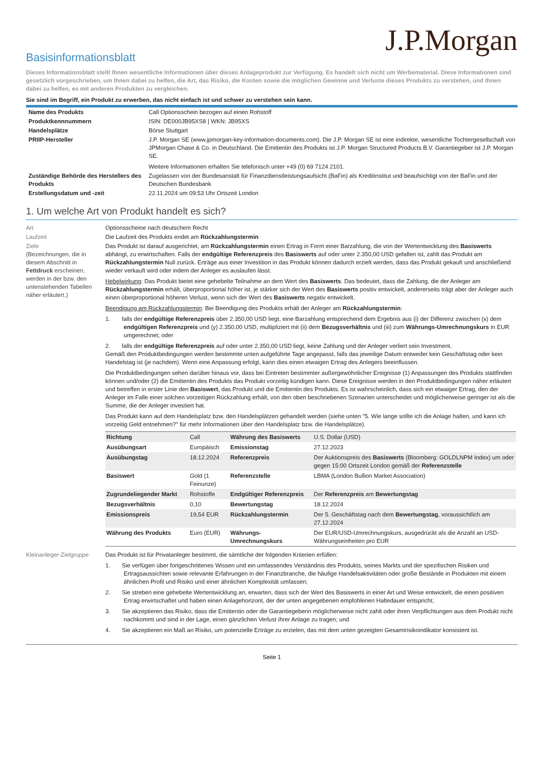J.P.Morgan
Basisinformationsblatt
Dieses Informationsblatt stellt Ihnen wesentliche Informationen über dieses Anlageprodukt zur Verfügung. Es handelt sich nicht um Werbematerial. Diese Informationen sind gesetzlich vorgeschrieben, um Ihnen dabei zu helfen, die Art, das Risiko, die Kosten sowie die möglichen Gewinne und Verluste dieses Produkts zu verstehen, und Ihnen dabei zu helfen, es mit anderen Produkten zu vergleichen.
Sie sind im Begriff, ein Produkt zu erwerben, das nicht einfach ist und schwer zu verstehen sein kann.
| Name des Produkts | Call Optionsschein bezogen auf einen Rohstoff |
| Produktkennnummern | ISIN: DE000JB95XS8 / WKN: JB95XS |
| Handelsplätze | Börse Stuttgart |
| PRIIP-Hersteller | J.P. Morgan SE (www.jpmorgan-key-information-documents.com). Die J.P. Morgan SE ist eine indirekte, wesentliche Tochtergesellschaft von JPMorgan Chase & Co. in Deutschland. Die Emittentin des Produkts ist J.P. Morgan Structured Products B.V. Garantiegeber ist J.P. Morgan SE. Weitere Informationen erhalten Sie telefonisch unter +49 (0) 69 7124 2101. |
| Zuständige Behörde des Herstellers des Produkts | Zugelassen von der Bundesanstalt für Finanzdienstleistungsaufsicht (BaFin) als Kreditinstitut und beaufsichtigt von der BaFin und der Deutschen Bundesbank |
| Erstellungsdatum und -zeit | 22.11.2024 um 09:53 Uhr Ortszeit London |
1. Um welche Art von Produkt handelt es sich?
| Art | Optionsscheine nach deutschem Recht |
| Laufzeit | Die Laufzeit des Produkts endet am Rückzahlungstermin |
| Ziele (Bezeichnungen, die in diesem Abschnitt in Fettdruck erscheinen, werden in der bzw. den untenstehenden Tabellen näher erläutert.) | Das Produkt ist darauf ausgerichtet, am Rückzahlungstermin einen Ertrag in Form einer Barzahlung, die von der Wertentwicklung des Basiswerts abhängt, zu erwirtschaften. Falls der endgültige Referenzpreis des Basiswerts auf oder unter 2.350,00 USD gefallen ist, zahlt das Produkt am Rückzahlungstermin Null zurück. Erträge aus einer Investition in das Produkt können dadurch erzielt werden, dass das Produkt gekauft und anschließend wieder verkauft wird oder indem der Anleger es auslaufen lässt. Hebelwirkung : Das Produkt bietet eine gehebelte Teilnahme an dem Wert des Basiswerts . Das bedeutet, dass die Zahlung, die der Anleger am Rückzahlungstermin erhält, überproportional höher ist, je stärker sich der Wert des Basiswerts positiv entwickelt, andererseits trägt aber der Anleger auch einen überproportional höheren Verlust, wenn sich der Wert des Basiswerts negativ entwickelt. Beendigung am Rückzahlungstermin : Bei Beendigung des Produkts erhält der Anleger am Rückzahlungstermin : 1. falls der endgültige Referenzpreis über 2.350,00 USD liegt, eine Barzahlung entsprechend dem Ergebnis aus (i) der Differenz zwischen (x) dem endgültigen Referenzpreis und (y) 2.350,00 USD, multipliziert mit (ii) dem Bezugsverhältnis und (iii) zum Währungs-Umrechnungskurs in EUR umgerechnet; oder 2. falls der endgültige Referenzpreis auf oder unter 2.350,00 USD liegt, keine Zahlung und der Anleger verliert sein Investment. Gemäß den Produktbedingungen werden bestimmte unten aufgeführte Tage angepasst, falls das jeweilige Datum entweder kein Geschäftstag oder kein Handelstag ist (je nachdem). Wenn eine Anpassung erfolgt, kann dies einen etwaigen Ertrag des Anlegers beeinflussen. Die Produktbedingungen sehen darüber hinaus vor, dass bei Eintreten bestimmter außergewöhnlicher Ereignisse (1) Anpassungen des Produkts stattfinden können und/oder (2) die Emittentin des Produkts das Produkt vorzeitig kündigen kann. Diese Ereignisse werden in den Produktbedingungen näher erläutert und betreffen in erster Linie den Basiswert , das Produkt und die Emittentin des Produkts. Es ist wahrscheinlich, dass sich ein etwaiger Ertrag, den der Anleger im Falle einer solchen vorzeitigen Rückzahlung erhält, von den oben beschriebenen Szenarien unterscheidet und möglicherweise geringer ist als die Summe, die der Anleger investiert hat. Das Produkt kann auf dem Handelsplatz bzw. den Handelsplätzen gehandelt werden (siehe unten "5. Wie lange sollte ich die Anlage halten, und kann ich vorzeitig Geld entnehmen?" für mehr Informationen über den Handelsplatz bzw. die Handelsplätze). / Richtung / Call / Währung des Basiswerts / U.S. Dollar (USD) / / Ausübungsart / Europäisch / Emissionstag / 27.12.2023 / / Ausübungstag / 18.12.2024 / Referenzpreis / Der Auktionspreis des Basiswerts (Bloomberg: GOLDLNPM Index) um oder gegen 15:00 Ortszeit London gemäß der Referenzstelle / / Basiswert / Gold (1 Feinunze) / Referenzstelle / LBMA (London Bullion Market Association) / / Zugrundeliegender Markt / Rohstoffe / Endgültiger Referenzpreis / Der Referenzpreis am Bewertungstag / / Bezugsverhältnis / 0,10 / Bewertungstag / 18.12.2024 / / Emissionspreis / 19,54 EUR / Rückzahlungstermin / Der 5. Geschäftstag nach dem Bewertungstag , voraussichtlich am 27.12.2024 / / Währung des Produkts / Euro (EUR) / Währungs-Umrechnungskurs / Der EUR/USD-Umrechnungskurs, ausgedrückt als die Anzahl an USD-Währungseinheiten pro EUR / |
| Kleinanleger-Zielgruppe | Das Produkt ist für Privatanleger bestimmt, die sämtliche der folgenden Kriterien erfüllen: 1. Sie verfügen über fortgeschrittenes Wissen und ein umfassendes Verständnis des Produkts, seines Markts und der spezifischen Risiken und Ertragsaussichten sowie relevante Erfahrungen in der Finanzbranche, die häufige Handelsaktivitäten oder große Bestände in Produkten mit einem ähnlichen Profil und Risiko und einer ähnlichen Komplexität umfassen; 2. Sie streben eine gehebelte Wertentwicklung an, erwarten, dass sich der Wert des Basiswerts in einer Art und Weise entwickelt, die einen positiven Ertrag erwirtschaftet und haben einen Anlagehorizont, der der unten angegebenen empfohlenen Haltedauer entspricht; 3. Sie akzeptieren das Risiko, dass die Emittentin oder die Garantiegeberin möglicherweise nicht zahlt oder ihren Verpflichtungen aus dem Produkt nicht nachkommt und sind in der Lage, einen gänzlichen Verlust ihrer Anlage zu tragen; und 4. Sie akzeptieren ein Maß an Risiko, um potenzielle Erträge zu erzielen, das mit dem unten gezeigten Gesamtrisikoindikator konsistent ist. |
Seite 1